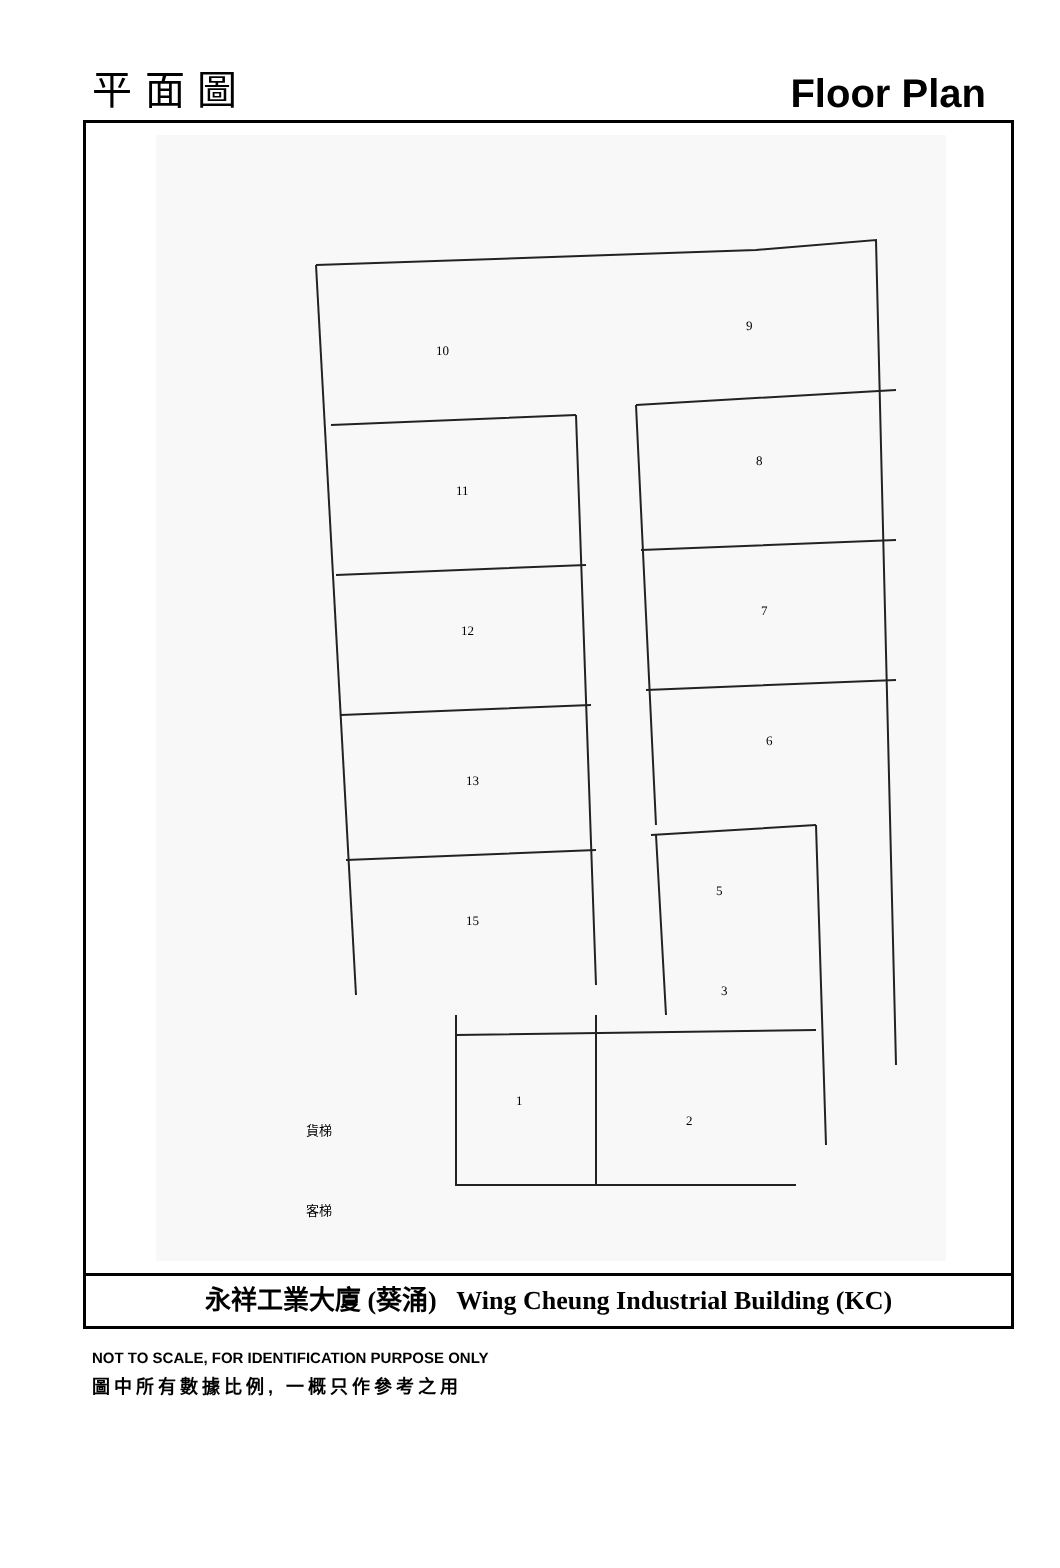平 面 圖
Floor Plan
10
11
12
13
15
9
8
7
6
5
3
1
2
貨梯
客梯
永祥工業大廈 (葵涌) Wing Cheung Industrial Building (KC)
NOT TO SCALE, FOR IDENTIFICATION PURPOSE ONLY
圖中所有數據比例, 一概只作參考之用